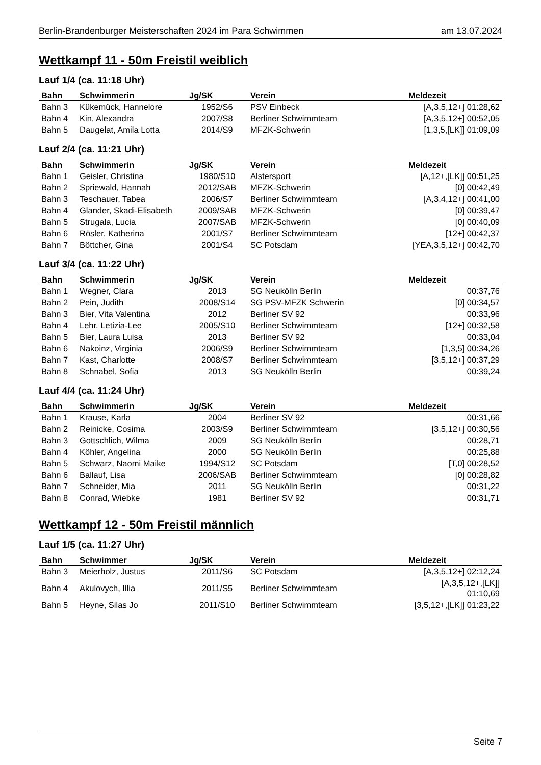Berlin-Brandenburger Meisterschaften 2024 im Para Schwimmen am 13.07.2024
Wettkampf 11 - 50m Freistil weiblich
Lauf 1/4 (ca. 11:18 Uhr)
| Bahn | Schwimmerin | Jg/SK | Verein | Meldezeit |
| --- | --- | --- | --- | --- |
| Bahn 3 | Kükemück, Hannelore | 1952/S6 | PSV Einbeck | [A,3,5,12+] 01:28,62 |
| Bahn 4 | Kin, Alexandra | 2007/S8 | Berliner Schwimmteam | [A,3,5,12+] 00:52,05 |
| Bahn 5 | Daugelat, Amila Lotta | 2014/S9 | MFZK-Schwerin | [1,3,5,[LK]] 01:09,09 |
Lauf 2/4 (ca. 11:21 Uhr)
| Bahn | Schwimmerin | Jg/SK | Verein | Meldezeit |
| --- | --- | --- | --- | --- |
| Bahn 1 | Geisler, Christina | 1980/S10 | Alstersport | [A,12+,[LK]] 00:51,25 |
| Bahn 2 | Spriewald, Hannah | 2012/SAB | MFZK-Schwerin | [0] 00:42,49 |
| Bahn 3 | Teschauer, Tabea | 2006/S7 | Berliner Schwimmteam | [A,3,4,12+] 00:41,00 |
| Bahn 4 | Glander, Skadi-Elisabeth | 2009/SAB | MFZK-Schwerin | [0] 00:39,47 |
| Bahn 5 | Strugala, Lucia | 2007/SAB | MFZK-Schwerin | [0] 00:40,09 |
| Bahn 6 | Rösler, Katherina | 2001/S7 | Berliner Schwimmteam | [12+] 00:42,37 |
| Bahn 7 | Böttcher, Gina | 2001/S4 | SC Potsdam | [YEA,3,5,12+] 00:42,70 |
Lauf 3/4 (ca. 11:22 Uhr)
| Bahn | Schwimmerin | Jg/SK | Verein | Meldezeit |
| --- | --- | --- | --- | --- |
| Bahn 1 | Wegner, Clara | 2013 | SG Neukölln Berlin | 00:37,76 |
| Bahn 2 | Pein, Judith | 2008/S14 | SG PSV-MFZK Schwerin | [0] 00:34,57 |
| Bahn 3 | Bier, Vita Valentina | 2012 | Berliner SV 92 | 00:33,96 |
| Bahn 4 | Lehr, Letizia-Lee | 2005/S10 | Berliner Schwimmteam | [12+] 00:32,58 |
| Bahn 5 | Bier, Laura Luisa | 2013 | Berliner SV 92 | 00:33,04 |
| Bahn 6 | Nakoinz, Virginia | 2006/S9 | Berliner Schwimmteam | [1,3,5] 00:34,26 |
| Bahn 7 | Kast, Charlotte | 2008/S7 | Berliner Schwimmteam | [3,5,12+] 00:37,29 |
| Bahn 8 | Schnabel, Sofia | 2013 | SG Neukölln Berlin | 00:39,24 |
Lauf 4/4 (ca. 11:24 Uhr)
| Bahn | Schwimmerin | Jg/SK | Verein | Meldezeit |
| --- | --- | --- | --- | --- |
| Bahn 1 | Krause, Karla | 2004 | Berliner SV 92 | 00:31,66 |
| Bahn 2 | Reinicke, Cosima | 2003/S9 | Berliner Schwimmteam | [3,5,12+] 00:30,56 |
| Bahn 3 | Gottschlich, Wilma | 2009 | SG Neukölln Berlin | 00:28,71 |
| Bahn 4 | Köhler, Angelina | 2000 | SG Neukölln Berlin | 00:25,88 |
| Bahn 5 | Schwarz, Naomi Maike | 1994/S12 | SC Potsdam | [T,0] 00:28,52 |
| Bahn 6 | Ballauf, Lisa | 2006/SAB | Berliner Schwimmteam | [0] 00:28,82 |
| Bahn 7 | Schneider, Mia | 2011 | SG Neukölln Berlin | 00:31,22 |
| Bahn 8 | Conrad, Wiebke | 1981 | Berliner SV 92 | 00:31,71 |
Wettkampf 12 - 50m Freistil männlich
Lauf 1/5 (ca. 11:27 Uhr)
| Bahn | Schwimmer | Jg/SK | Verein | Meldezeit |
| --- | --- | --- | --- | --- |
| Bahn 3 | Meierholz, Justus | 2011/S6 | SC Potsdam | [A,3,5,12+] 02:12,24 |
| Bahn 4 | Akulovych, Illia | 2011/S5 | Berliner Schwimmteam | [A,3,5,12+,[LK]] 01:10,69 |
| Bahn 5 | Heyne, Silas Jo | 2011/S10 | Berliner Schwimmteam | [3,5,12+,[LK]] 01:23,22 |
Seite 7